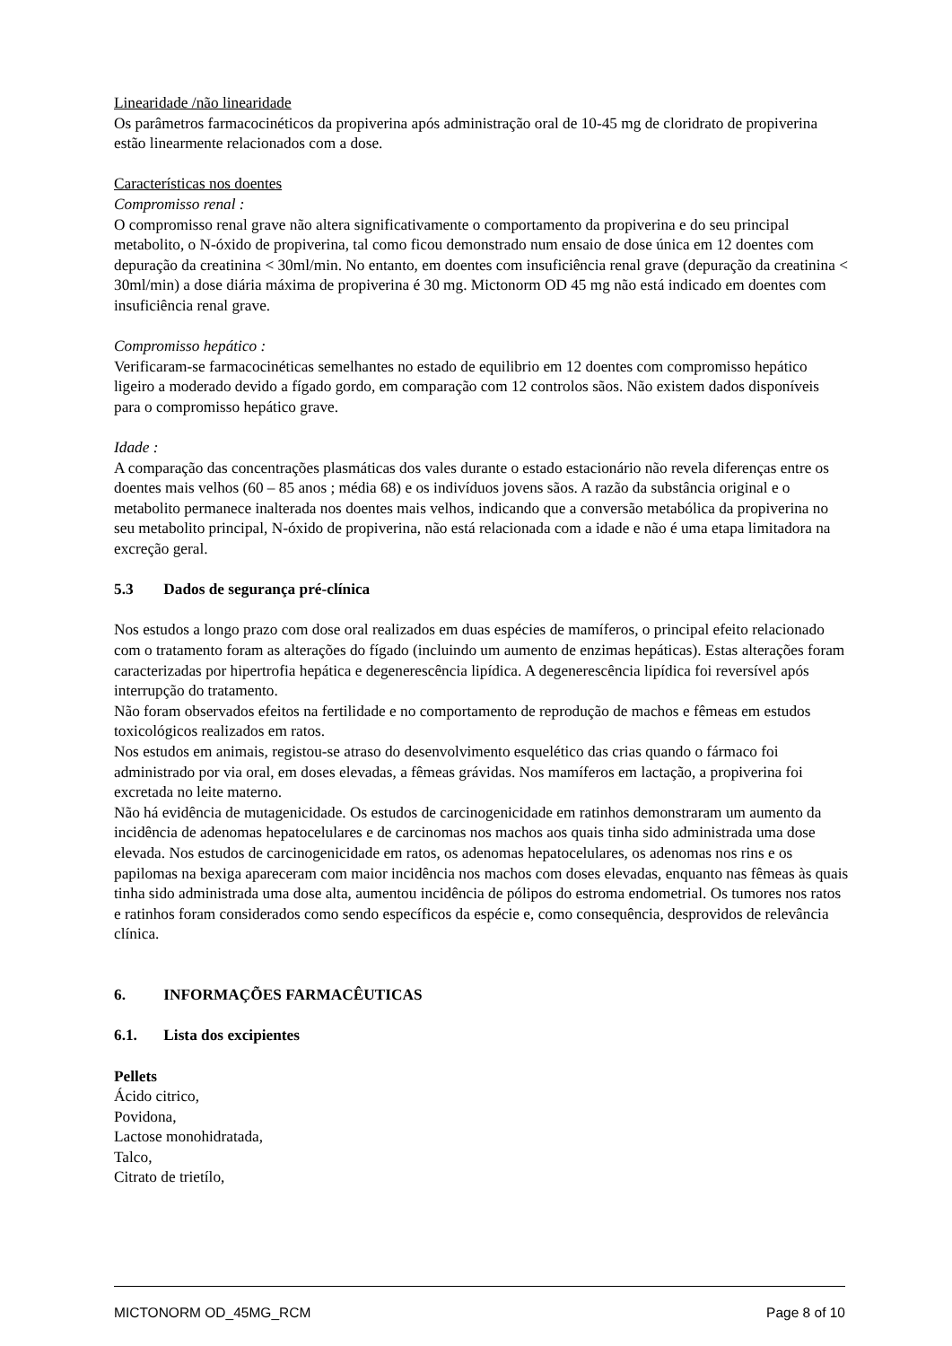Linearidade /não linearidade
Os parâmetros farmacocinéticos da propiverina após administração oral de 10-45 mg de cloridrato de propiverina estão linearmente relacionados com a dose.
Características nos doentes
Compromisso renal :
O compromisso renal grave não altera significativamente o comportamento da propiverina e do seu principal metabolito, o N-óxido de propiverina, tal como ficou demonstrado num ensaio de dose única em 12 doentes com depuração da creatinina < 30ml/min. No entanto, em doentes com insuficiência renal grave (depuração da creatinina < 30ml/min) a dose diária máxima de propiverina é 30 mg. Mictonorm OD 45 mg não está indicado em doentes com insuficiência renal grave.
Compromisso hepático :
Verificaram-se farmacocinéticas semelhantes no estado de equilibrio em 12 doentes com compromisso hepático ligeiro a moderado devido a fígado gordo, em comparação com 12 controlos sãos. Não existem dados disponíveis para o compromisso hepático grave.
Idade :
A comparação das concentrações plasmáticas dos vales durante o estado estacionário não revela diferenças entre os doentes mais velhos (60 – 85 anos ; média 68) e os indivíduos jovens sãos. A razão da substância original e o metabolito permanece inalterada nos doentes mais velhos, indicando que a conversão metabólica da propiverina no seu metabolito principal, N-óxido de propiverina, não está relacionada com a idade e não é uma etapa limitadora na excreção geral.
5.3 Dados de segurança pré-clínica
Nos estudos a longo prazo com dose oral realizados em duas espécies de mamíferos, o principal efeito relacionado com o tratamento foram as alterações do fígado (incluindo um aumento de enzimas hepáticas). Estas alterações foram caracterizadas por hipertrofia hepática e degenerescência lipídica. A degenerescência lipídica foi reversível após interrupção do tratamento.
Não foram observados efeitos na fertilidade e no comportamento de reprodução de machos e fêmeas em estudos toxicológicos realizados em ratos.
Nos estudos em animais, registou-se atraso do desenvolvimento esquelético das crias quando o fármaco foi administrado por via oral, em doses elevadas, a fêmeas grávidas. Nos mamíferos em lactação, a propiverina foi excretada no leite materno.
Não há evidência de mutagenicidade. Os estudos de carcinogenicidade em ratinhos demonstraram um aumento da incidência de adenomas hepatocelulares e de carcinomas nos machos aos quais tinha sido administrada uma dose elevada. Nos estudos de carcinogenicidade em ratos, os adenomas hepatocelulares, os adenomas nos rins e os papilomas na bexiga apareceram com maior incidência nos machos com doses elevadas, enquanto nas fêmeas às quais tinha sido administrada uma dose alta, aumentou incidência de pólipos do estroma endometrial. Os tumores nos ratos e ratinhos foram considerados como sendo específicos da espécie e, como consequência, desprovidos de relevância clínica.
6. INFORMAÇÕES FARMACÊUTICAS
6.1. Lista dos excipientes
Pellets
Ácido citrico,
Povidona,
Lactose monohidratada,
Talco,
Citrato de trietílo,
MICTONORM OD_45MG_RCM Page 8 of 10